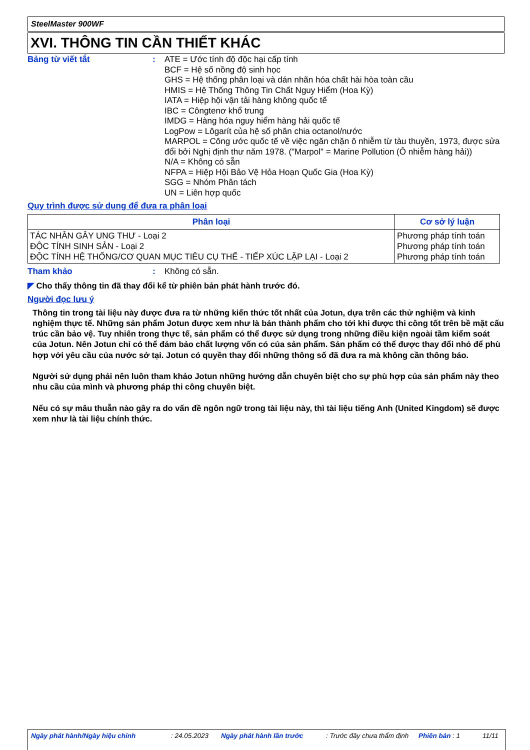SteelMaster 900WF
XVI. THÔNG TIN CẦN THIẾT KHÁC
Bảng từ viết tắt : ATE = Ước tính độ độc hại cấp tính
BCF = Hệ số nồng độ sinh học
GHS = Hệ thống phân loại và dán nhãn hóa chất hài hòa toàn cầu
HMIS = Hệ Thống Thông Tin Chất Nguy Hiểm (Hoa Kỳ)
IATA = Hiệp hội vận tải hàng không quốc tế
IBC = Côngtenơ khổ trung
IMDG = Hàng hóa nguy hiểm hàng hải quốc tế
LogPow = Lôgarít của hệ số phân chia octanol/nước
MARPOL = Công ước quốc tế về việc ngăn chặn ô nhiễm từ tàu thuyền, 1973, được sửa đổi bởi Nghị định thư năm 1978. ("Marpol" = Marine Pollution (Ô nhiễm hàng hải))
N/A = Không có sẵn
NFPA = Hiệp Hội Bảo Vệ Hỏa Hoạn Quốc Gia (Hoa Kỳ)
SGG = Nhóm Phân tách
UN = Liên hợp quốc
Quy trình được sử dụng để đưa ra phân loại
| Phân loại | Cơ sở lý luận |
| --- | --- |
| TÁC NHÂN GÂY UNG THƯ - Loại 2 ĐỘC TÍNH SINH SẢN - Loại 2 ĐỘC TÍNH HỆ THỐNG/CƠ QUAN MỤC TIÊU CỤ THỂ - TIẾP XÚC LẶP LẠI - Loại 2 | Phương pháp tính toán Phương pháp tính toán Phương pháp tính toán |
Tham khảo : Không có sẵn.
◤ Cho thấy thông tin đã thay đổi kể từ phiên bản phát hành trước đó.
Người đọc lưu ý
Thông tin trong tài liệu này được đưa ra từ những kiến thức tốt nhất của Jotun, dựa trên các thử nghiệm và kinh nghiệm thực tế. Những sản phẩm Jotun được xem như là bán thành phẩm cho tới khi được thi công tốt trên bề mặt cấu trúc cần bảo vệ. Tuy nhiên trong thực tế, sản phẩm có thể được sử dụng trong những điều kiện ngoài tầm kiểm soát của Jotun. Nên Jotun chỉ có thể đảm bảo chất lượng vốn có của sản phẩm. Sản phẩm có thể được thay đổi nhỏ để phù hợp với yêu cầu của nước sở tại. Jotun có quyền thay đổi những thông số đã đưa ra mà không cần thông báo.
Người sử dụng phải nên luôn tham khảo Jotun những hướng dẫn chuyên biệt cho sự phù hợp của sản phẩm này theo nhu cầu của mình và phương pháp thi công chuyên biệt.
Nếu có sự mâu thuẫn nào gây ra do vấn đề ngôn ngữ trong tài liệu này, thì tài liệu tiếng Anh (United Kingdom) sẽ được xem như là tài liệu chính thức.
Ngày phát hành/Ngày hiệu chỉnh: 24.05.2023 Ngày phát hành lần trước: Trước đây chưa thẩm định Phiên bản: 1 11/11